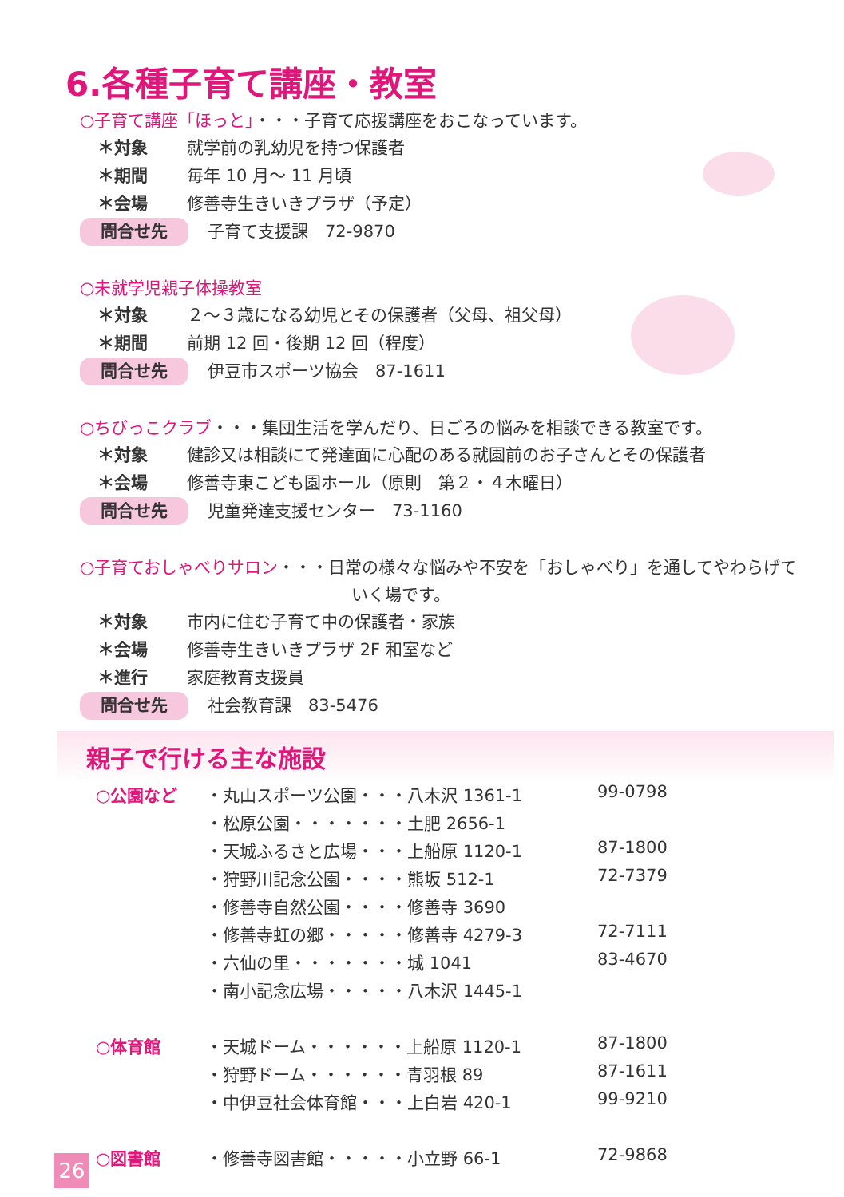6.各種子育て講座・教室
○子育て講座「ほっと」・・・子育て応援講座をおこなっています。
＊対象 就学前の乳幼児を持つ保護者
＊期間 毎年 10 月～ 11 月頃
＊会場 修善寺生きいきプラザ（予定）
問合せ先 子育て支援課　72-9870
○未就学児親子体操教室
＊対象 ２～３歳になる幼児とその保護者（父母、祖父母）
＊期間 前期 12 回・後期 12 回（程度）
問合せ先 伊豆市スポーツ協会　87-1611
○ちびっこクラブ・・・集団生活を学んだり、日ごろの悩みを相談できる教室です。
＊対象 健診又は相談にて発達面に心配のある就園前のお子さんとその保護者
＊会場 修善寺東こども園ホール（原則　第２・４木曜日）
問合せ先 児童発達支援センター　73-1160
○子育ておしゃべりサロン・・・日常の様々な悩みや不安を「おしゃべり」を通してやわらげて
いく場です。
＊対象 市内に住む子育て中の保護者・家族
＊会場 修善寺生きいきプラザ 2F 和室など
＊進行 家庭教育支援員
問合せ先 社会教育課　83-5476
親子で行ける主な施設
| ○公園など | ・丸山スポーツ公園・・・八木沢 1361-1 | 99-0798 |
| | ・松原公園・・・・・・・土肥 2656-1 | |
| | ・天城ふるさと広場・・・上船原 1120-1 | 87-1800 |
| | ・狩野川記念公園・・・・熊坂 512-1 | 72-7379 |
| | ・修善寺自然公園・・・・修善寺 3690 | |
| | ・修善寺虹の郷・・・・・修善寺 4279-3 | 72-7111 |
| | ・六仙の里・・・・・・・城 1041 | 83-4670 |
| | ・南小記念広場・・・・・八木沢 1445-1 | |
| ○体育館 | ・天城ドーム・・・・・・上船原 1120-1 | 87-1800 |
| | ・狩野ドーム・・・・・・青羽根 89 | 87-1611 |
| | ・中伊豆社会体育館・・・上白岩 420-1 | 99-9210 |
| ○図書館 | ・修善寺図書館・・・・・小立野 66-1 | 72-9868 |
26